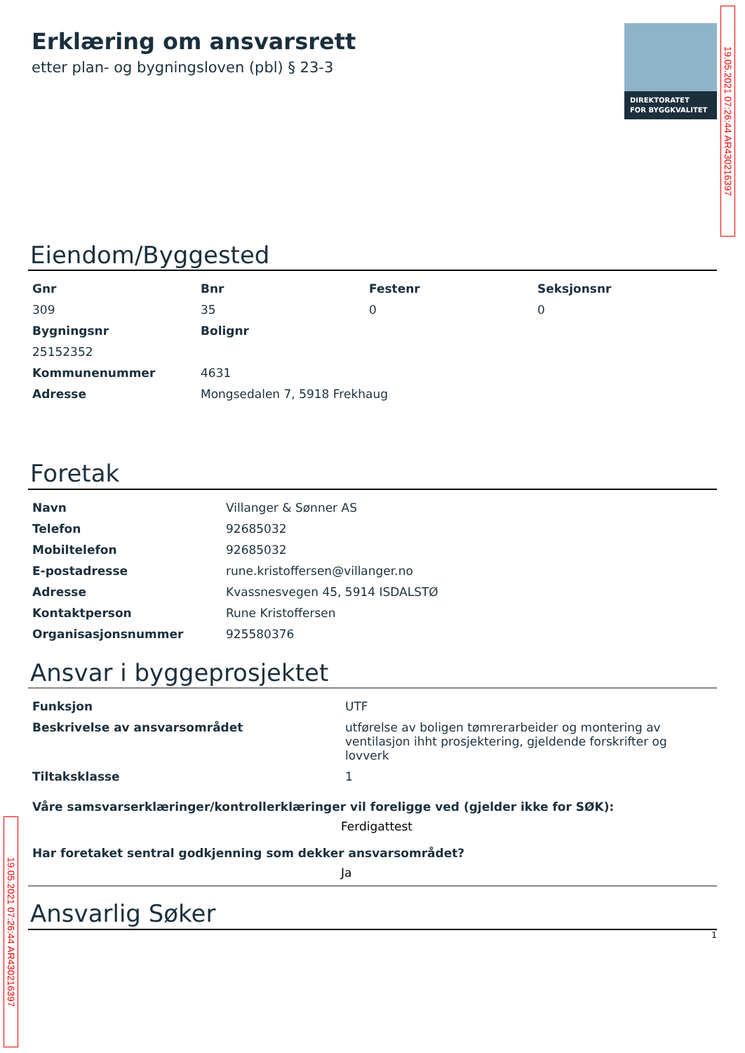19.05.2021 07:26:44 AR430216397
Erklæring om ansvarsrett
etter plan- og bygningsloven (pbl) § 23-3
DIREKTORATET
FOR BYGGKVALITET
Eiendom/Byggested
| Gnr | Bnr | Festenr | Seksjonsnr |
| --- | --- | --- | --- |
| 309 | 35 | 0 | 0 |
| Bygningsnr | Bolignr | | |
| 25152352 | | | |
| Kommunenummer | 4631 | | |
| Adresse | Mongsedalen 7, 5918 Frekhaug | | |
Foretak
| Navn | Villanger & Sønner AS |
| Telefon | 92685032 |
| Mobiltelefon | 92685032 |
| E-postadresse | rune.kristoffersen@villanger.no |
| Adresse | Kvassnesvegen 45, 5914 ISDALSTØ |
| Kontaktperson | Rune Kristoffersen |
| Organisasjonsnummer | 925580376 |
Ansvar i byggeprosjektet
| Funksjon | UTF |
| Beskrivelse av ansvarsområdet | utførelse av boligen tømrerarbeider og montering av ventilasjon ihht prosjektering, gjeldende forskrifter og lovverk |
| Tiltaksklasse | 1 |
Våre samsvarserklæringer/kontrollerklæringer vil foreligge ved (gjelder ikke for SØK):
Ferdigattest
Har foretaket sentral godkjenning som dekker ansvarsområdet?
Ja
Ansvarlig Søker
1
19.05.2021 07:26:44 AR430216397